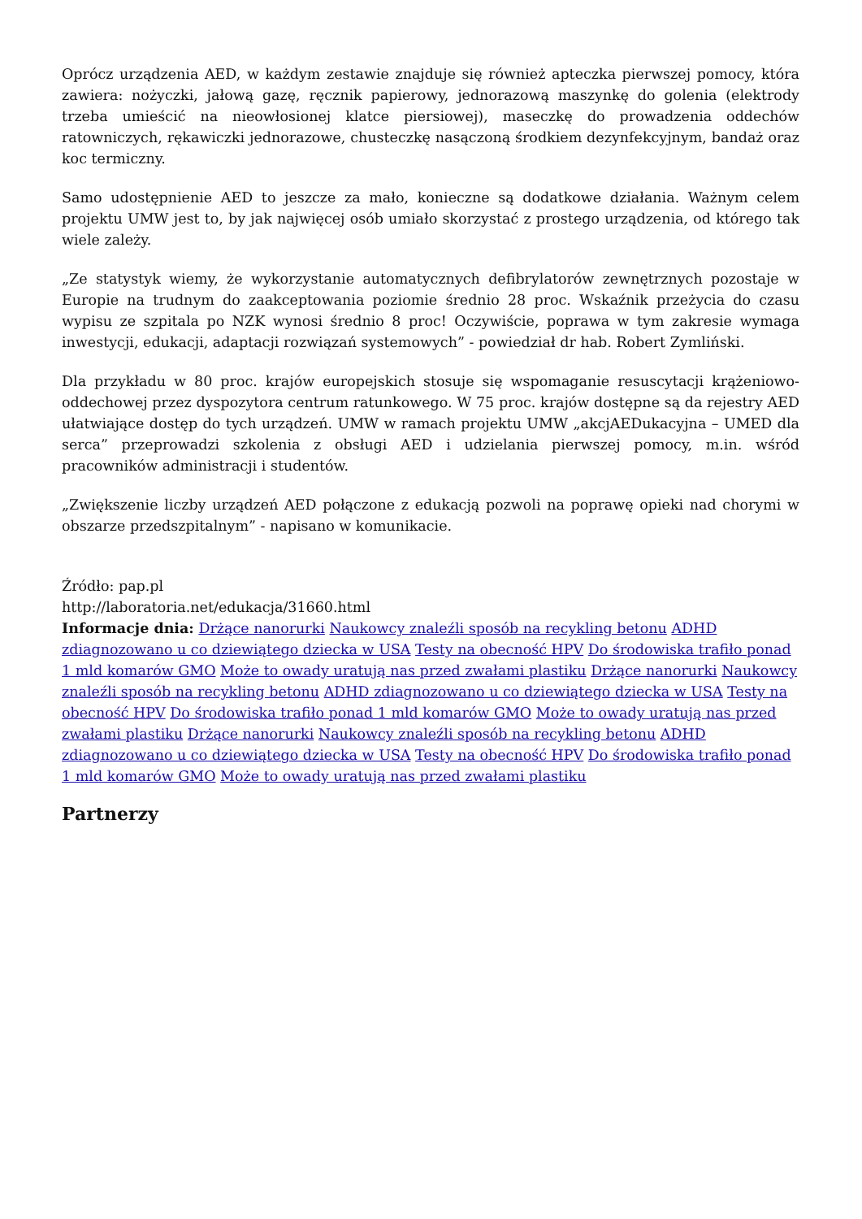Oprócz urządzenia AED, w każdym zestawie znajduje się również apteczka pierwszej pomocy, która zawiera: nożyczki, jałową gazę, ręcznik papierowy, jednorazową maszynkę do golenia (elektrody trzeba umieścić na nieowłosionej klatce piersiowej), maseczkę do prowadzenia oddechów ratowniczych, rękawiczki jednorazowe, chusteczkę nasączoną środkiem dezynfekcyjnym, bandaż oraz koc termiczny.
Samo udostępnienie AED to jeszcze za mało, konieczne są dodatkowe działania. Ważnym celem projektu UMW jest to, by jak najwięcej osób umiało skorzystać z prostego urządzenia, od którego tak wiele zależy.
„Ze statystyk wiemy, że wykorzystanie automatycznych defibrylatorów zewnętrznych pozostaje w Europie na trudnym do zaakceptowania poziomie średnio 28 proc. Wskaźnik przeżycia do czasu wypisu ze szpitala po NZK wynosi średnio 8 proc! Oczywiście, poprawa w tym zakresie wymaga inwestycji, edukacji, adaptacji rozwiązań systemowych” - powiedział dr hab. Robert Zymliński.
Dla przykładu w 80 proc. krajów europejskich stosuje się wspomaganie resuscytacji krążeniowo-oddechowej przez dyspozytora centrum ratunkowego. W 75 proc. krajów dostępne są da rejestry AED ułatwiające dostęp do tych urządzeń. UMW w ramach projektu UMW „akcjAEDukacyjna – UMED dla serca” przeprowadzi szkolenia z obsługi AED i udzielania pierwszej pomocy, m.in. wśród pracowników administracji i studentów.
„Zwiększenie liczby urządzeń AED połączone z edukacją pozwoli na poprawę opieki nad chorymi w obszarze przedszpitalnym” - napisano w komunikacie.
Źródło: pap.pl
http://laboratoria.net/edukacja/31660.html
Informacje dnia: Drżące nanorurki Naukowcy znaleźli sposób na recykling betonu ADHD zdiagnozowano u co dziewiątego dziecka w USA Testy na obecność HPV Do środowiska trafiło ponad 1 mld komarów GMO Może to owady uratują nas przed zwałami plastiku Drżące nanorurki Naukowcy znaleźli sposób na recykling betonu ADHD zdiagnozowano u co dziewiątego dziecka w USA Testy na obecność HPV Do środowiska trafiło ponad 1 mld komarów GMO Może to owady uratują nas przed zwałami plastiku Drżące nanorurki Naukowcy znaleźli sposób na recykling betonu ADHD zdiagnozowano u co dziewiątego dziecka w USA Testy na obecność HPV Do środowiska trafiło ponad 1 mld komarów GMO Może to owady uratują nas przed zwałami plastiku
Partnerzy